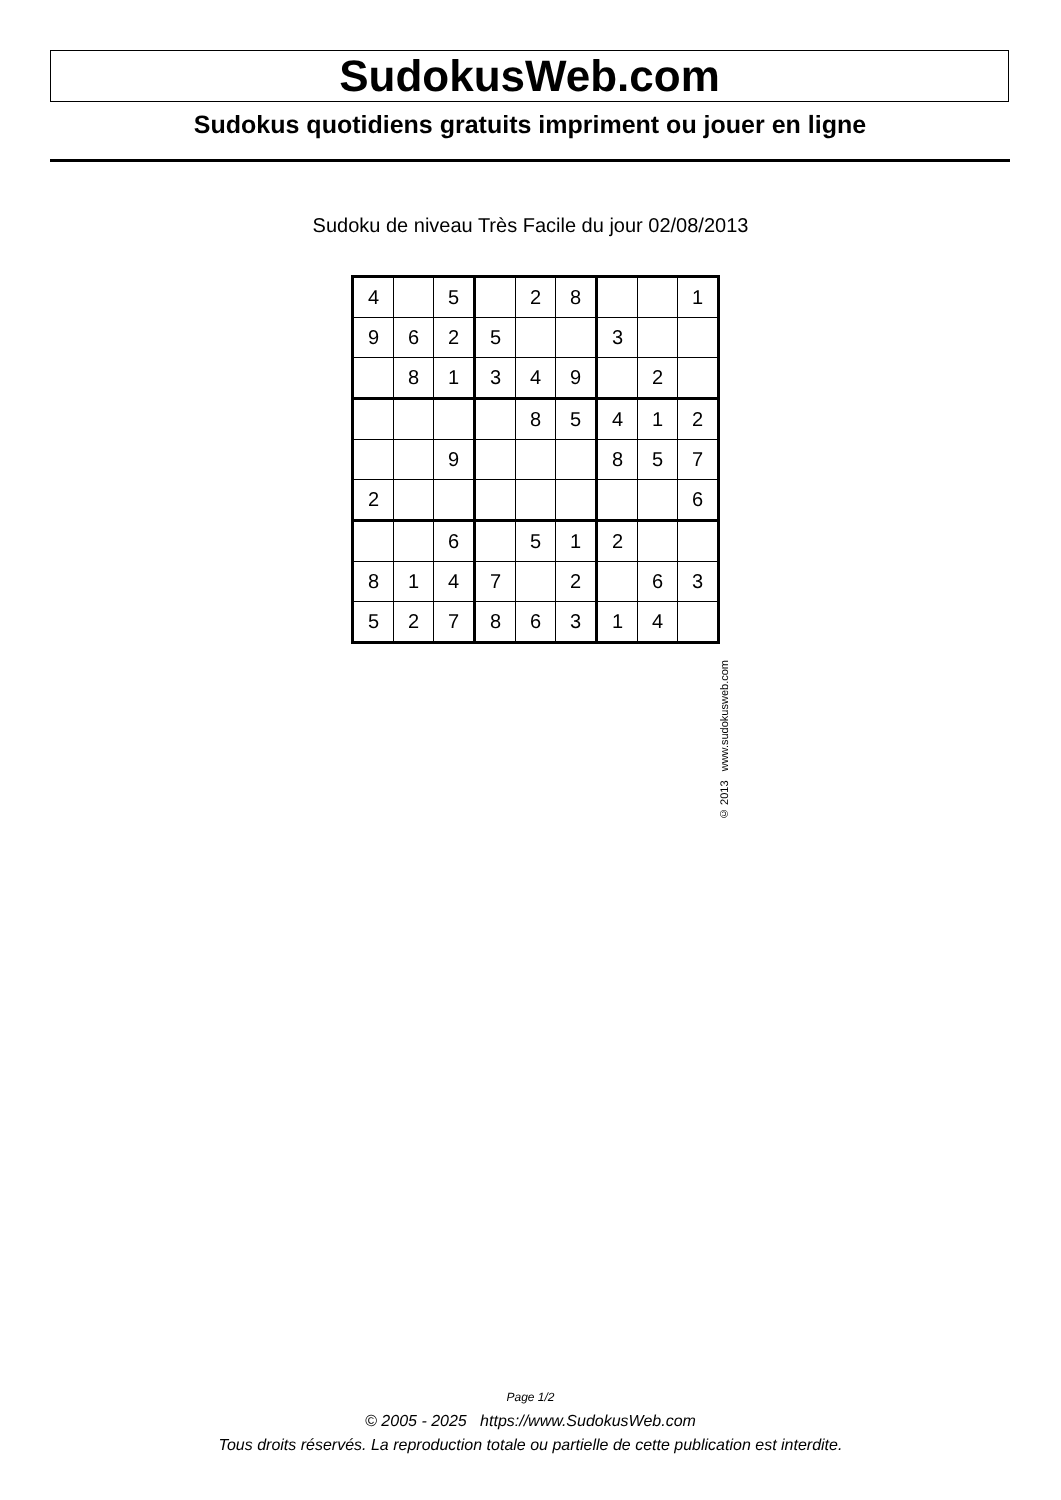SudokusWeb.com
Sudokus quotidiens gratuits impriment ou jouer en ligne
Sudoku de niveau Très Facile du jour 02/08/2013
| 4 | | 5 | | 2 | 8 | | | 1 |
| 9 | 6 | 2 | 5 | | | 3 | | |
| | 8 | 1 | 3 | 4 | 9 | | 2 | |
| | | | | 8 | 5 | 4 | 1 | 2 |
| | | 9 | | | | 8 | 5 | 7 |
| 2 | | | | | | | | 6 |
| | | 6 | | 5 | 1 | 2 | | |
| 8 | 1 | 4 | 7 | | 2 | | 6 | 3 |
| 5 | 2 | 7 | 8 | 6 | 3 | 1 | 4 | |
© 2013 www.sudokusweb.com
Page 1/2
© 2005 - 2025 https://www.SudokusWeb.com
Tous droits réservés. La reproduction totale ou partielle de cette publication est interdite.